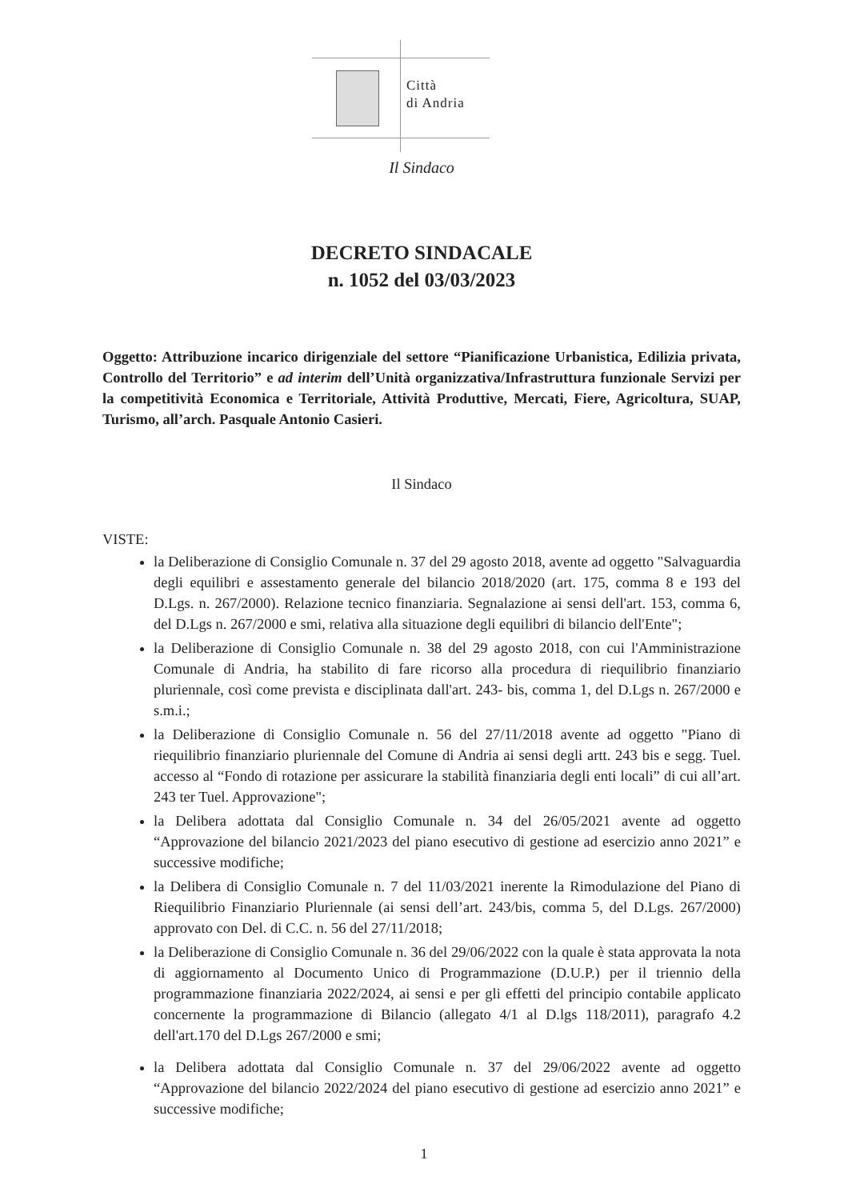Città
di Andria
Il Sindaco
DECRETO SINDACALE
n. 1052 del 03/03/2023
Oggetto: Attribuzione incarico dirigenziale del settore “Pianificazione Urbanistica, Edilizia privata, Controllo del Territorio” e ad interim dell’Unità organizzativa/Infrastruttura funzionale Servizi per la competitività Economica e Territoriale, Attività Produttive, Mercati, Fiere, Agricoltura, SUAP, Turismo, all’arch. Pasquale Antonio Casieri.
Il Sindaco
VISTE:
la Deliberazione di Consiglio Comunale n. 37 del 29 agosto 2018, avente ad oggetto "Salvaguardia degli equilibri e assestamento generale del bilancio 2018/2020 (art. 175, comma 8 e 193 del D.Lgs. n. 267/2000). Relazione tecnico finanziaria. Segnalazione ai sensi dell'art. 153, comma 6, del D.Lgs n. 267/2000 e smi, relativa alla situazione degli equilibri di bilancio dell'Ente";
la Deliberazione di Consiglio Comunale n. 38 del 29 agosto 2018, con cui l'Amministrazione Comunale di Andria, ha stabilito di fare ricorso alla procedura di riequilibrio finanziario pluriennale, così come prevista e disciplinata dall'art. 243- bis, comma 1, del D.Lgs n. 267/2000 e s.m.i.;
la Deliberazione di Consiglio Comunale n. 56 del 27/11/2018 avente ad oggetto "Piano di riequilibrio finanziario pluriennale del Comune di Andria ai sensi degli artt. 243 bis e segg. Tuel. accesso al “Fondo di rotazione per assicurare la stabilità finanziaria degli enti locali” di cui all’art. 243 ter Tuel. Approvazione";
la Delibera adottata dal Consiglio Comunale n. 34 del 26/05/2021 avente ad oggetto “Approvazione del bilancio 2021/2023 del piano esecutivo di gestione ad esercizio anno 2021” e successive modifiche;
la Delibera di Consiglio Comunale n. 7 del 11/03/2021 inerente la Rimodulazione del Piano di Riequilibrio Finanziario Pluriennale (ai sensi dell’art. 243/bis, comma 5, del D.Lgs. 267/2000) approvato con Del. di C.C. n. 56 del 27/11/2018;
la Deliberazione di Consiglio Comunale n. 36 del 29/06/2022 con la quale è stata approvata la nota di aggiornamento al Documento Unico di Programmazione (D.U.P.) per il triennio della programmazione finanziaria 2022/2024, ai sensi e per gli effetti del principio contabile applicato concernente la programmazione di Bilancio (allegato 4/1 al D.lgs 118/2011), paragrafo 4.2 dell'art.170 del D.Lgs 267/2000 e smi;
la Delibera adottata dal Consiglio Comunale n. 37 del 29/06/2022 avente ad oggetto “Approvazione del bilancio 2022/2024 del piano esecutivo di gestione ad esercizio anno 2021” e successive modifiche;
1